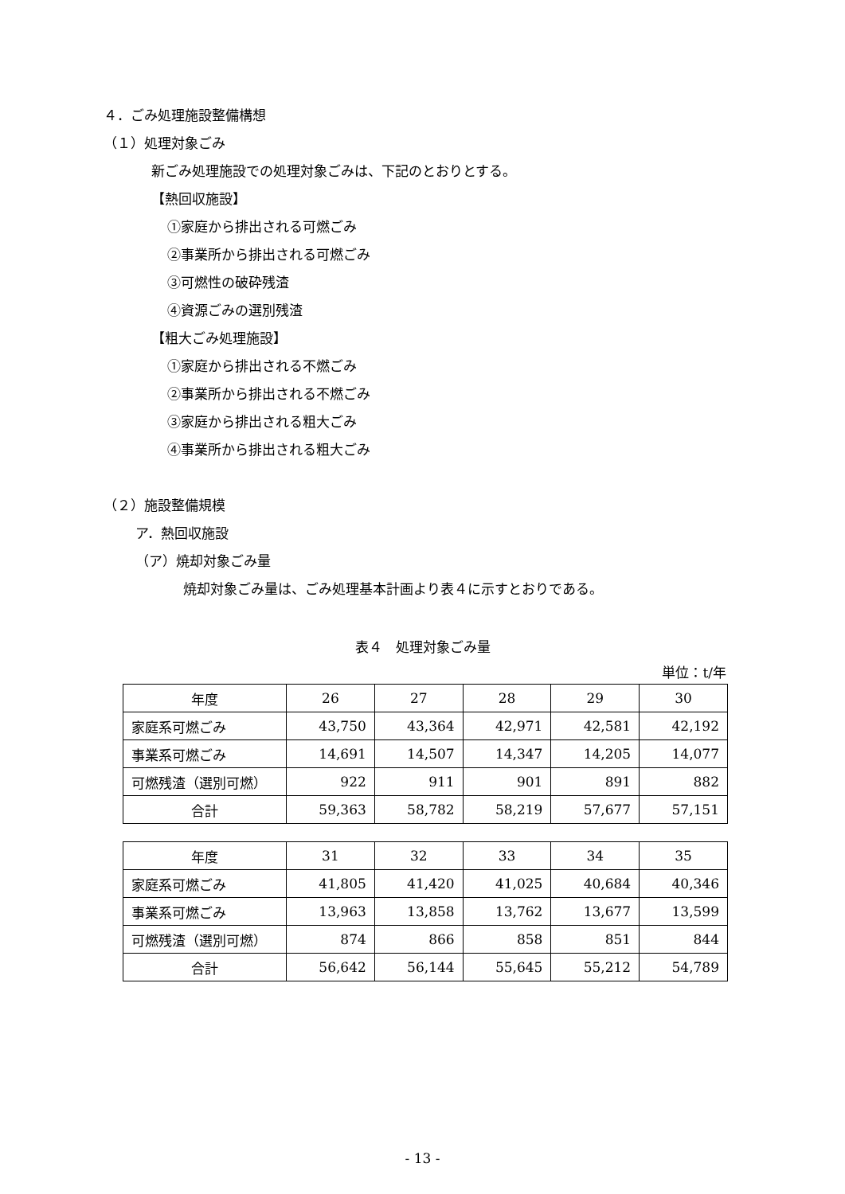４．ごみ処理施設整備構想
（１）処理対象ごみ
新ごみ処理施設での処理対象ごみは、下記のとおりとする。
【熱回収施設】
①家庭から排出される可燃ごみ
②事業所から排出される可燃ごみ
③可燃性の破砕残渣
④資源ごみの選別残渣
【粗大ごみ処理施設】
①家庭から排出される不燃ごみ
②事業所から排出される不燃ごみ
③家庭から排出される粗大ごみ
④事業所から排出される粗大ごみ
（２）施設整備規模
ア．熱回収施設
（ア）焼却対象ごみ量
焼却対象ごみ量は、ごみ処理基本計画より表４に示すとおりである。
表４　処理対象ごみ量
単位：t/年
| 年度 | 26 | 27 | 28 | 29 | 30 |
| --- | --- | --- | --- | --- | --- |
| 家庭系可燃ごみ | 43,750 | 43,364 | 42,971 | 42,581 | 42,192 |
| 事業系可燃ごみ | 14,691 | 14,507 | 14,347 | 14,205 | 14,077 |
| 可燃残渣（選別可燃） | 922 | 911 | 901 | 891 | 882 |
| 合計 | 59,363 | 58,782 | 58,219 | 57,677 | 57,151 |
| 年度 | 31 | 32 | 33 | 34 | 35 |
| --- | --- | --- | --- | --- | --- |
| 家庭系可燃ごみ | 41,805 | 41,420 | 41,025 | 40,684 | 40,346 |
| 事業系可燃ごみ | 13,963 | 13,858 | 13,762 | 13,677 | 13,599 |
| 可燃残渣（選別可燃） | 874 | 866 | 858 | 851 | 844 |
| 合計 | 56,642 | 56,144 | 55,645 | 55,212 | 54,789 |
- 13 -